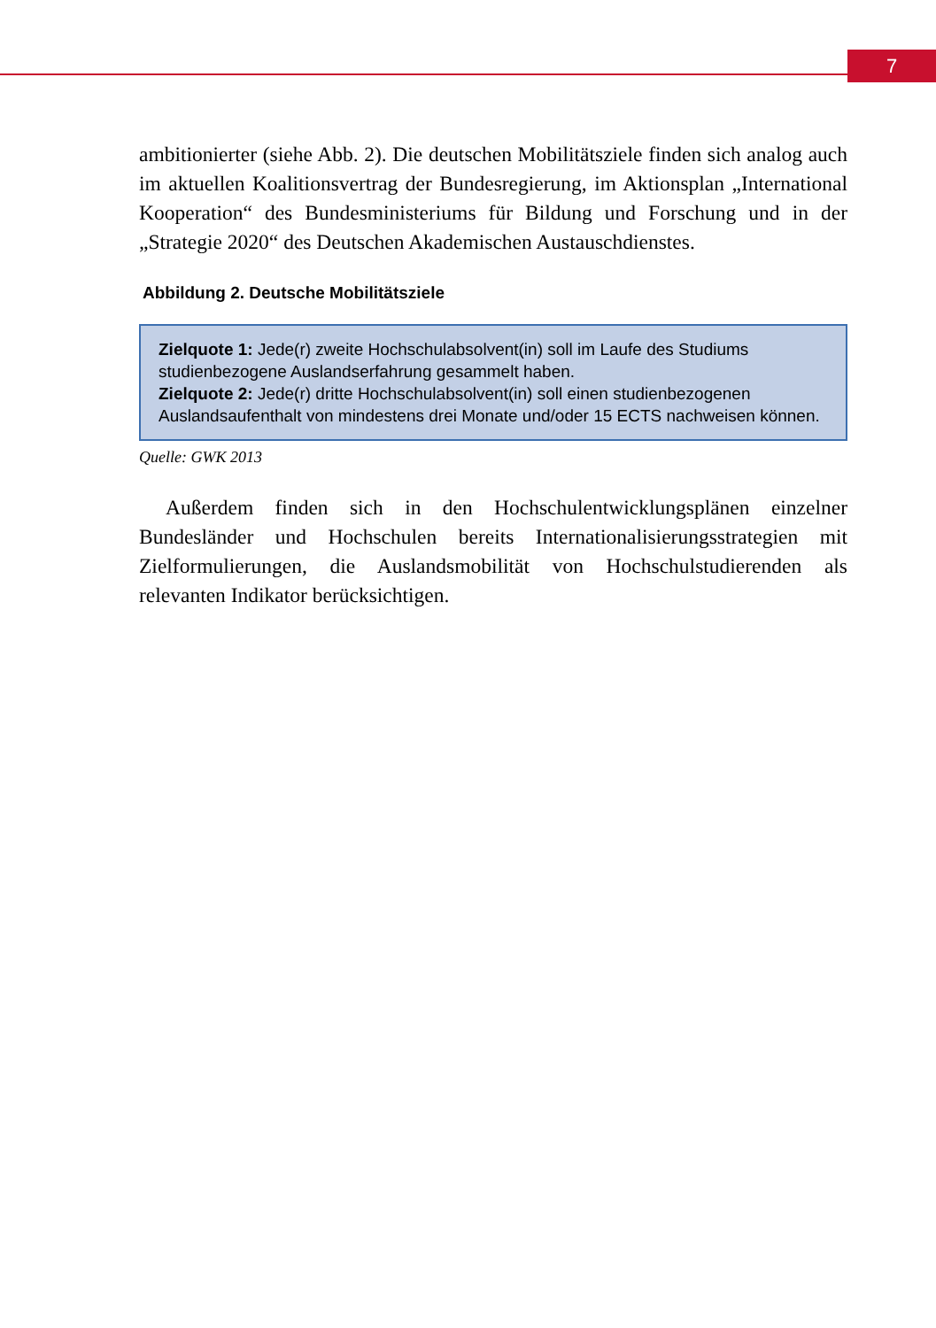7
ambitionierter (siehe Abb. 2). Die deutschen Mobilitätsziele finden sich analog auch im aktuellen Koalitionsvertrag der Bundesregierung, im Aktionsplan „International Kooperation“ des Bundesministeriums für Bildung und Forschung und in der „Strategie 2020“ des Deutschen Akademischen Austauschdienstes.
Abbildung 2. Deutsche Mobilitätsziele
Zielquote 1: Jede(r) zweite Hochschulabsolvent(in) soll im Laufe des Studiums studienbezogene Auslandserfahrung gesammelt haben.
Zielquote 2: Jede(r) dritte Hochschulabsolvent(in) soll einen studienbezogenen Auslandsaufenthalt von mindestens drei Monate und/oder 15 ECTS nachweisen können.
Quelle: GWK 2013
Außerdem finden sich in den Hochschulentwicklungsplänen einzelner Bundesländer und Hochschulen bereits Internationalisierungsstrategien mit Zielformulierungen, die Auslandsmobilität von Hochschulstudierenden als relevanten Indikator berücksichtigen.